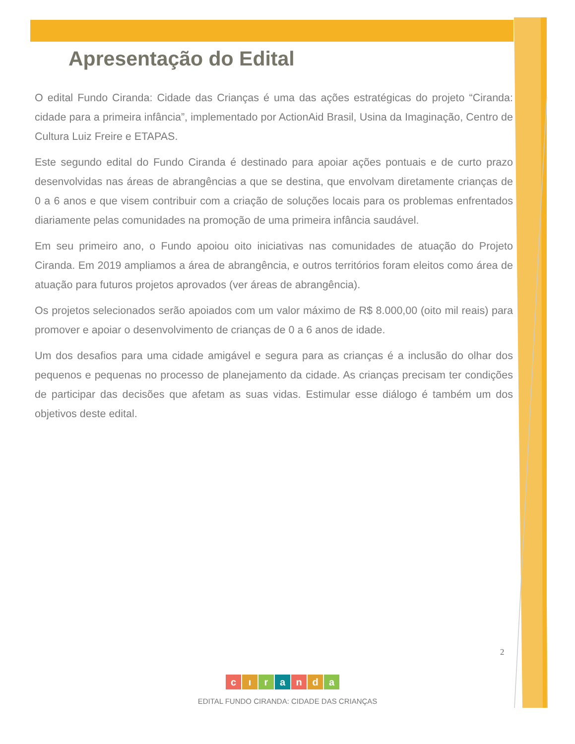Apresentação do Edital
O edital Fundo Ciranda: Cidade das Crianças é uma das ações estratégicas do projeto “Ciranda: cidade para a primeira infância”, implementado por ActionAid Brasil, Usina da Imaginação, Centro de Cultura Luiz Freire e ETAPAS.
Este segundo edital do Fundo Ciranda é destinado para apoiar ações pontuais e de curto prazo desenvolvidas nas áreas de abrangências a que se destina, que envolvam diretamente crianças de 0 a 6 anos e que visem contribuir com a criação de soluções locais para os problemas enfrentados diariamente pelas comunidades na promoção de uma primeira infância saudável.
Em seu primeiro ano, o Fundo apoiou oito iniciativas nas comunidades de atuação do Projeto Ciranda. Em 2019 ampliamos a área de abrangência, e outros territórios foram eleitos como área de atuação para futuros projetos aprovados (ver áreas de abrangência).
Os projetos selecionados serão apoiados com um valor máximo de R$ 8.000,00 (oito mil reais) para promover e apoiar o desenvolvimento de crianças de 0 a 6 anos de idade.
Um dos desafios para uma cidade amigável e segura para as crianças é a inclusão do olhar dos pequenos e pequenas no processo de planejamento da cidade. As crianças precisam ter condições de participar das decisões que afetam as suas vidas. Estimular esse diálogo é também um dos objetivos deste edital.
2
cıranda
EDITAL FUNDO CIRANDA: CIDADE DAS CRIANÇAS